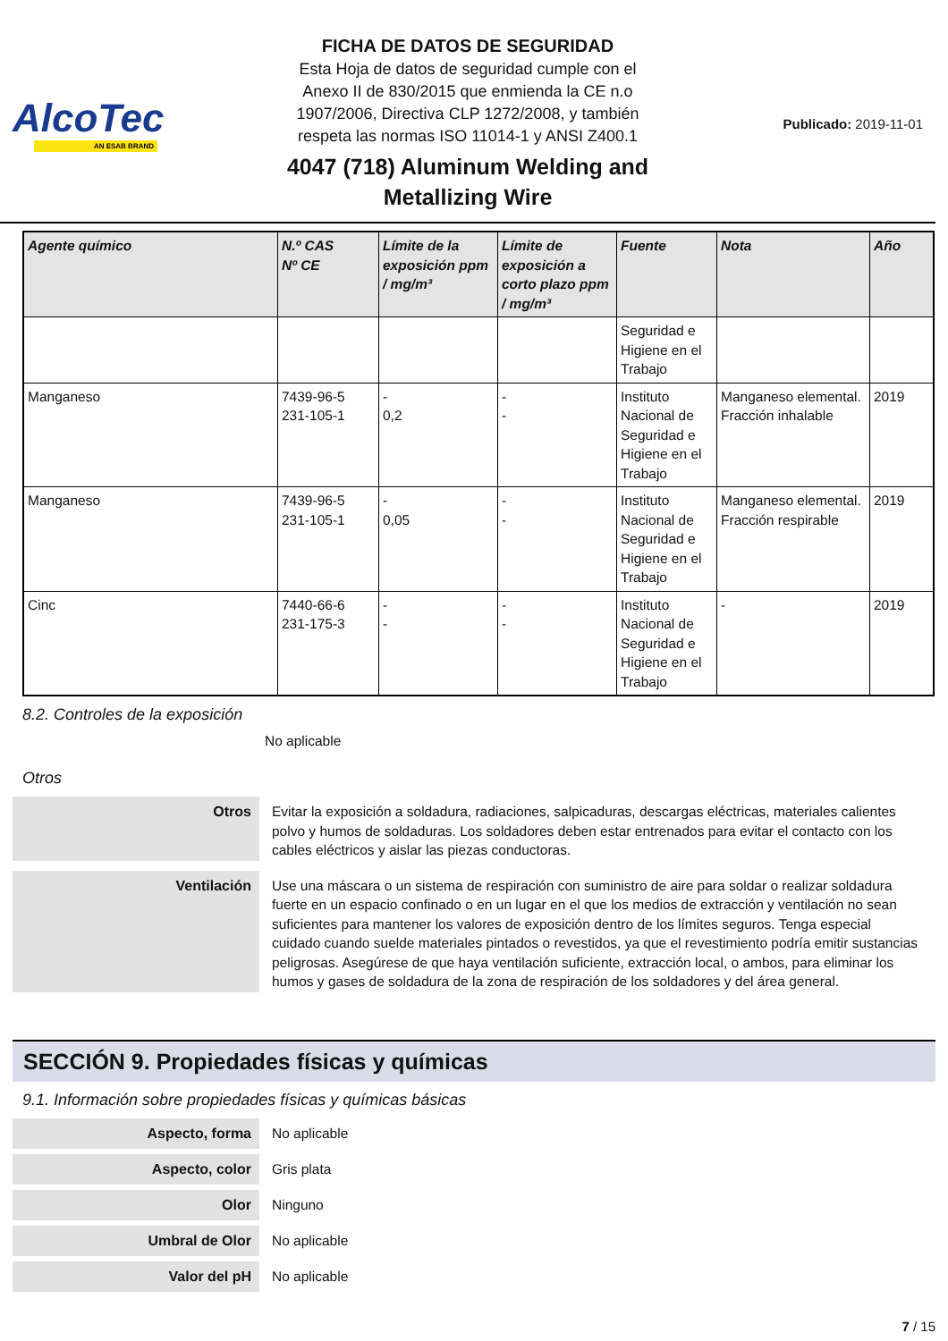AlcoTec
AN ESAB BRAND
FICHA DE DATOS DE SEGURIDAD
Esta Hoja de datos de seguridad cumple con el
Anexo II de 830/2015 que enmienda la CE n.o
1907/2006, Directiva CLP 1272/2008, y también
respeta las normas ISO 11014-1 y ANSI Z400.1
4047 (718) Aluminum Welding and
Metallizing Wire
Publicado: 2019-11-01
| Agente químico | N.º CAS Nº CE | Límite de la exposición ppm / mg/m³ | Límite de exposición a corto plazo ppm / mg/m³ | Fuente | Nota | Año |
| --- | --- | --- | --- | --- | --- | --- |
| | | | | Seguridad e Higiene en el Trabajo | | |
| Manganeso | 7439-96-5 231-105-1 | - 0,2 | - - | Instituto Nacional de Seguridad e Higiene en el Trabajo | Manganeso elemental. Fracción inhalable | 2019 |
| Manganeso | 7439-96-5 231-105-1 | - 0,05 | - - | Instituto Nacional de Seguridad e Higiene en el Trabajo | Manganeso elemental. Fracción respirable | 2019 |
| Cinc | 7440-66-6 231-175-3 | - - | - - | Instituto Nacional de Seguridad e Higiene en el Trabajo | - | 2019 |
8.2. Controles de la exposición
No aplicable
Otros
Otros
Evitar la exposición a soldadura, radiaciones, salpicaduras, descargas eléctricas, materiales calientes polvo y humos de soldaduras. Los soldadores deben estar entrenados para evitar el contacto con los cables eléctricos y aislar las piezas conductoras.
Ventilación
Use una máscara o un sistema de respiración con suministro de aire para soldar o realizar soldadura fuerte en un espacio confinado o en un lugar en el que los medios de extracción y ventilación no sean suficientes para mantener los valores de exposición dentro de los límites seguros. Tenga especial cuidado cuando suelde materiales pintados o revestidos, ya que el revestimiento podría emitir sustancias peligrosas. Asegúrese de que haya ventilación suficiente, extracción local, o ambos, para eliminar los humos y gases de soldadura de la zona de respiración de los soldadores y del área general.
SECCIÓN 9. Propiedades físicas y químicas
9.1. Información sobre propiedades físicas y químicas básicas
Aspecto, forma
No aplicable
Aspecto, color
Gris plata
Olor
Ninguno
Umbral de Olor
No aplicable
Valor del pH
No aplicable
7 / 15